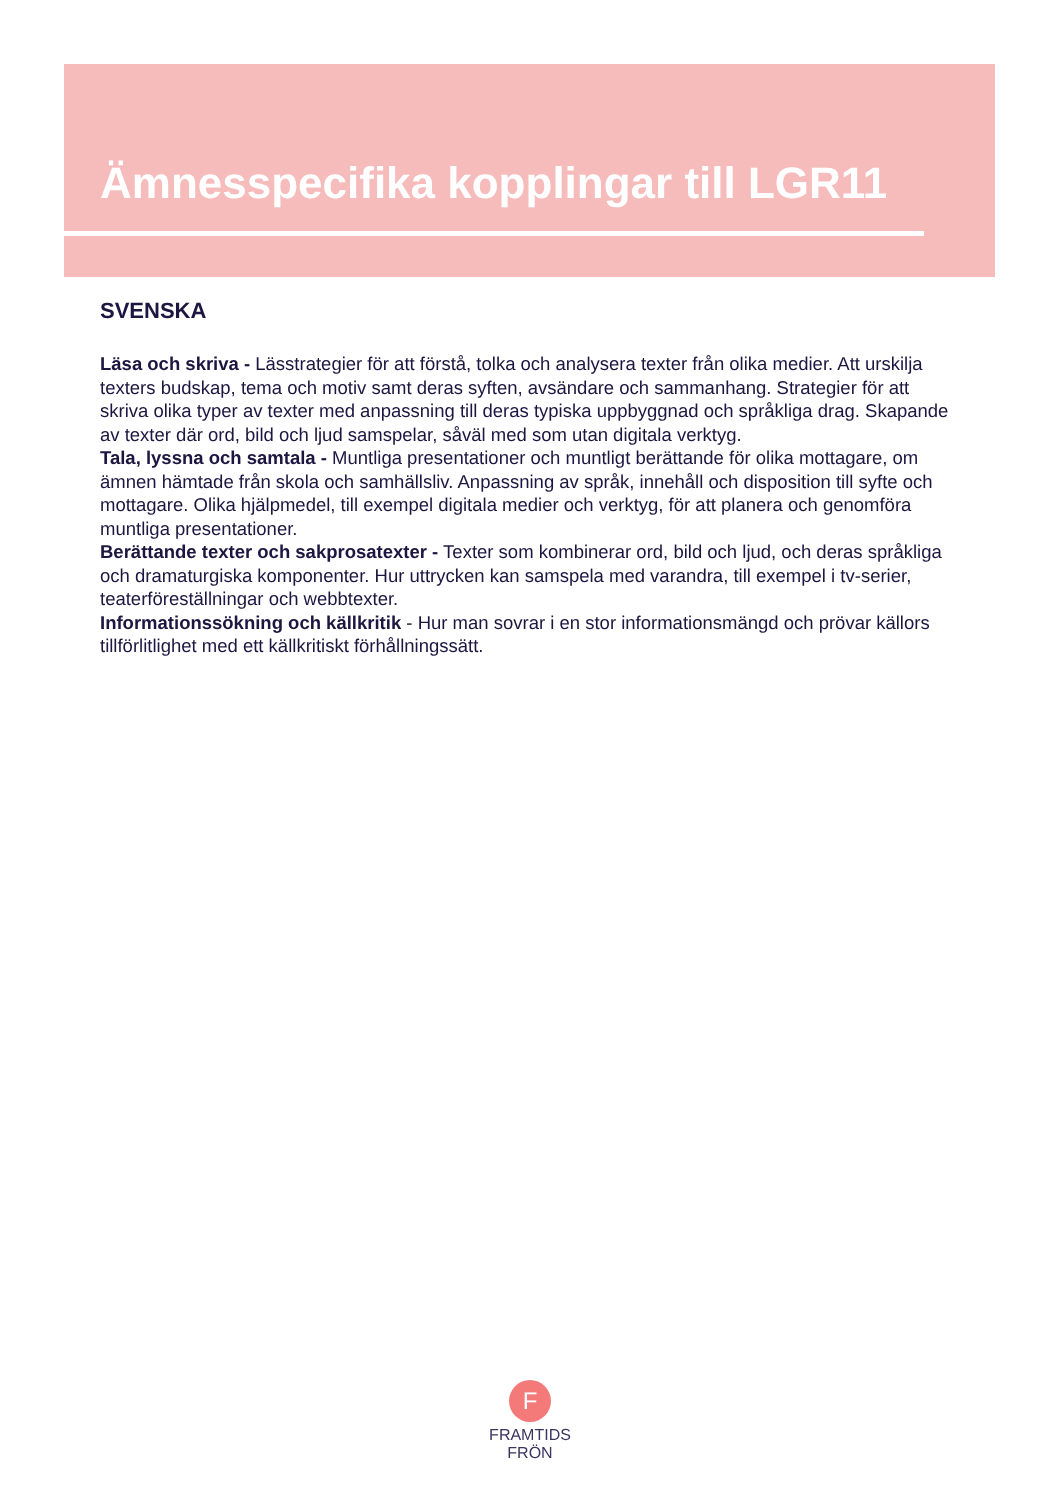Ämnesspecifika kopplingar till LGR11
SVENSKA
Läsa och skriva - Lässtrategier för att förstå, tolka och analysera texter från olika medier. Att urskilja texters budskap, tema och motiv samt deras syften, avsändare och sammanhang. Strategier för att skriva olika typer av texter med anpassning till deras typiska uppbyggnad och språkliga drag. Skapande av texter där ord, bild och ljud samspelar, såväl med som utan digitala verktyg.
Tala, lyssna och samtala - Muntliga presentationer och muntligt berättande för olika mottagare, om ämnen hämtade från skola och samhällsliv. Anpassning av språk, innehåll och disposition till syfte och mottagare. Olika hjälpmedel, till exempel digitala medier och verktyg, för att planera och genomföra muntliga presentationer.
Berättande texter och sakprosatexter - Texter som kombinerar ord, bild och ljud, och deras språkliga och dramaturgiska komponenter. Hur uttrycken kan samspela med varandra, till exempel i tv-serier, teaterföreställningar och webbtexter.
Informationssökning och källkritik - Hur man sovrar i en stor informationsmängd och prövar källors tillförlitlighet med ett källkritiskt förhållningssätt.
F
FRAMTIDS
FRÖN